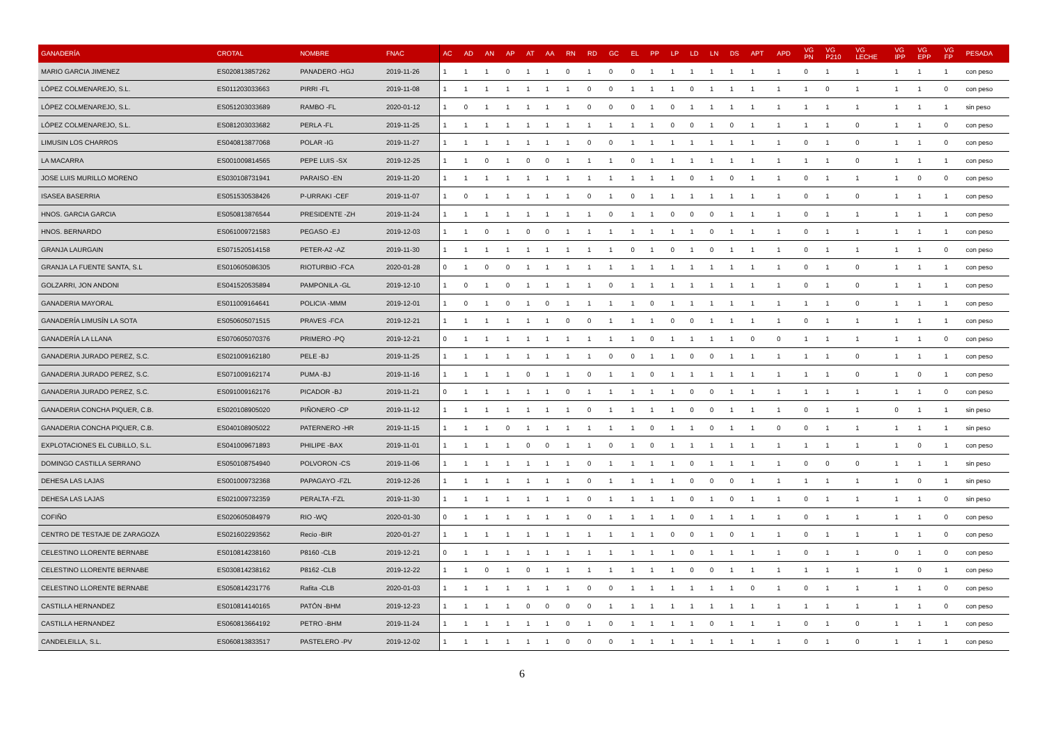| GANADERÍA | CROTAL | NOMBRE | FNAC | AC | AD | AN | AP | AT | AA | RN | RD | GC | EL | PP | LP | LD | LN | DS | APT | APD | VG PN | VG P210 | VG LECHE | VG IPP | VG EPP | VG FP | PESADA |
| --- | --- | --- | --- | --- | --- | --- | --- | --- | --- | --- | --- | --- | --- | --- | --- | --- | --- | --- | --- | --- | --- | --- | --- | --- | --- | --- | --- |
| MARIO GARCIA JIMENEZ | ES020813857262 | PANADERO -HGJ | 2019-11-26 | 1 | 1 | 1 | 0 | 1 | 1 | 0 | 1 | 0 | 0 | 1 | 1 | 1 | 1 | 1 | 1 | 1 | 0 | 1 | 1 | 1 | 1 | 1 | con peso |
| LÓPEZ COLMENAREJO, S.L. | ES011203033663 | PIRRI -FL | 2019-11-08 | 1 | 1 | 1 | 1 | 1 | 1 | 1 | 0 | 0 | 1 | 1 | 1 | 0 | 1 | 1 | 1 | 1 | 1 | 0 | 1 | 1 | 1 | 0 | con peso |
| LÓPEZ COLMENAREJO, S.L. | ES051203033689 | RAMBO -FL | 2020-01-12 | 1 | 0 | 1 | 1 | 1 | 1 | 1 | 0 | 0 | 0 | 1 | 0 | 1 | 1 | 1 | 1 | 1 | 1 | 1 | 1 | 1 | 1 | 1 | sin peso |
| LÓPEZ COLMENAREJO, S.L. | ES081203033682 | PERLA -FL | 2019-11-25 | 1 | 1 | 1 | 1 | 1 | 1 | 1 | 1 | 1 | 1 | 1 | 0 | 0 | 1 | 0 | 1 | 1 | 1 | 1 | 0 | 1 | 1 | 0 | con peso |
| LIMUSIN LOS CHARROS | ES040813877068 | POLAR -IG | 2019-11-27 | 1 | 1 | 1 | 1 | 1 | 1 | 1 | 0 | 0 | 1 | 1 | 1 | 1 | 1 | 1 | 1 | 1 | 0 | 1 | 0 | 1 | 1 | 0 | con peso |
| LA MACARRA | ES001009814565 | PEPE LUIS -SX | 2019-12-25 | 1 | 1 | 0 | 1 | 0 | 0 | 1 | 1 | 1 | 0 | 1 | 1 | 1 | 1 | 1 | 1 | 1 | 1 | 1 | 0 | 1 | 1 | 1 | con peso |
| JOSE LUIS MURILLO MORENO | ES030108731941 | PARAISO -EN | 2019-11-20 | 1 | 1 | 1 | 1 | 1 | 1 | 1 | 1 | 1 | 1 | 1 | 1 | 0 | 1 | 0 | 1 | 1 | 0 | 1 | 1 | 1 | 0 | 0 | con peso |
| ISASEA BASERRIA | ES051530538426 | P-URRAKI -CEF | 2019-11-07 | 1 | 0 | 1 | 1 | 1 | 1 | 1 | 0 | 1 | 0 | 1 | 1 | 1 | 1 | 1 | 1 | 1 | 0 | 1 | 0 | 1 | 1 | 1 | con peso |
| HNOS. GARCIA GARCIA | ES050813876544 | PRESIDENTE -ZH | 2019-11-24 | 1 | 1 | 1 | 1 | 1 | 1 | 1 | 1 | 0 | 1 | 1 | 0 | 0 | 0 | 1 | 1 | 1 | 0 | 1 | 1 | 1 | 1 | 1 | con peso |
| HNOS. BERNARDO | ES061009721583 | PEGASO -EJ | 2019-12-03 | 1 | 1 | 0 | 1 | 0 | 0 | 1 | 1 | 1 | 1 | 1 | 1 | 1 | 0 | 1 | 1 | 1 | 0 | 1 | 1 | 1 | 1 | 1 | con peso |
| GRANJA LAURGAIN | ES071520514158 | PETER-A2 -AZ | 2019-11-30 | 1 | 1 | 1 | 1 | 1 | 1 | 1 | 1 | 1 | 0 | 1 | 0 | 1 | 0 | 1 | 1 | 1 | 0 | 1 | 1 | 1 | 1 | 0 | con peso |
| GRANJA LA FUENTE SANTA, S.L | ES010605086305 | RIOTURBIO -FCA | 2020-01-28 | 0 | 1 | 0 | 0 | 1 | 1 | 1 | 1 | 1 | 1 | 1 | 1 | 1 | 1 | 1 | 1 | 1 | 0 | 1 | 0 | 1 | 1 | 1 | con peso |
| GOLZARRI, JON ANDONI | ES041520535894 | PAMPONILA -GL | 2019-12-10 | 1 | 0 | 1 | 0 | 1 | 1 | 1 | 1 | 0 | 1 | 1 | 1 | 1 | 1 | 1 | 1 | 1 | 0 | 1 | 0 | 1 | 1 | 1 | con peso |
| GANADERIA MAYORAL | ES011009164641 | POLICIA -MMM | 2019-12-01 | 1 | 0 | 1 | 0 | 1 | 0 | 1 | 1 | 1 | 1 | 0 | 1 | 1 | 1 | 1 | 1 | 1 | 1 | 1 | 0 | 1 | 1 | 1 | con peso |
| GANADERÍA LIMUSÍN LA SOTA | ES050605071515 | PRAVES -FCA | 2019-12-21 | 1 | 1 | 1 | 1 | 1 | 1 | 0 | 0 | 1 | 1 | 1 | 0 | 0 | 1 | 1 | 1 | 1 | 0 | 1 | 1 | 1 | 1 | 1 | con peso |
| GANADERÍA LA LLANA | ES070605070376 | PRIMERO -PQ | 2019-12-21 | 0 | 1 | 1 | 1 | 1 | 1 | 1 | 1 | 1 | 1 | 0 | 1 | 1 | 1 | 1 | 0 | 0 | 1 | 1 | 1 | 1 | 1 | 0 | con peso |
| GANADERIA JURADO PEREZ, S.C. | ES021009162180 | PELE -BJ | 2019-11-25 | 1 | 1 | 1 | 1 | 1 | 1 | 1 | 1 | 0 | 0 | 1 | 1 | 0 | 0 | 1 | 1 | 1 | 1 | 1 | 0 | 1 | 1 | 1 | con peso |
| GANADERIA JURADO PEREZ, S.C. | ES071009162174 | PUMA -BJ | 2019-11-16 | 1 | 1 | 1 | 1 | 0 | 1 | 1 | 0 | 1 | 1 | 0 | 1 | 1 | 1 | 1 | 1 | 1 | 1 | 1 | 0 | 1 | 0 | 1 | con peso |
| GANADERIA JURADO PEREZ, S.C. | ES091009162176 | PICADOR -BJ | 2019-11-21 | 0 | 1 | 1 | 1 | 1 | 1 | 0 | 1 | 1 | 1 | 1 | 1 | 0 | 0 | 1 | 1 | 1 | 1 | 1 | 1 | 1 | 1 | 0 | con peso |
| GANADERIA CONCHA PIQUER, C.B. | ES020108905020 | PIÑONERO -CP | 2019-11-12 | 1 | 1 | 1 | 1 | 1 | 1 | 1 | 0 | 1 | 1 | 1 | 1 | 0 | 0 | 1 | 1 | 1 | 0 | 1 | 1 | 0 | 1 | 1 | sin peso |
| GANADERIA CONCHA PIQUER, C.B. | ES040108905022 | PATERNERO -HR | 2019-11-15 | 1 | 1 | 1 | 0 | 1 | 1 | 1 | 1 | 1 | 1 | 0 | 1 | 1 | 0 | 1 | 1 | 0 | 0 | 1 | 1 | 1 | 1 | 1 | sin peso |
| EXPLOTACIONES EL CUBILLO, S.L. | ES041009671893 | PHILIPE -BAX | 2019-11-01 | 1 | 1 | 1 | 1 | 0 | 0 | 1 | 1 | 0 | 1 | 0 | 1 | 1 | 1 | 1 | 1 | 1 | 1 | 1 | 1 | 1 | 0 | 1 | con peso |
| DOMINGO CASTILLA SERRANO | ES050108754940 | POLVORON -CS | 2019-11-06 | 1 | 1 | 1 | 1 | 1 | 1 | 1 | 0 | 1 | 1 | 1 | 1 | 0 | 1 | 1 | 1 | 1 | 0 | 0 | 0 | 1 | 1 | 1 | sin peso |
| DEHESA LAS LAJAS | ES001009732368 | PAPAGAYO -FZL | 2019-12-26 | 1 | 1 | 1 | 1 | 1 | 1 | 1 | 0 | 1 | 1 | 1 | 1 | 0 | 0 | 0 | 1 | 1 | 1 | 1 | 1 | 1 | 0 | 1 | sin peso |
| DEHESA LAS LAJAS | ES021009732359 | PERALTA -FZL | 2019-11-30 | 1 | 1 | 1 | 1 | 1 | 1 | 1 | 0 | 1 | 1 | 1 | 1 | 0 | 1 | 0 | 1 | 1 | 0 | 1 | 1 | 1 | 1 | 0 | sin peso |
| COFIÑO | ES020605084979 | RIO -WQ | 2020-01-30 | 0 | 1 | 1 | 1 | 1 | 1 | 1 | 0 | 1 | 1 | 1 | 1 | 0 | 1 | 1 | 1 | 1 | 0 | 1 | 1 | 1 | 1 | 0 | con peso |
| CENTRO DE TESTAJE DE ZARAGOZA | ES021602293562 | Recio -BIR | 2020-01-27 | 1 | 1 | 1 | 1 | 1 | 1 | 1 | 1 | 1 | 1 | 1 | 0 | 0 | 1 | 0 | 1 | 1 | 0 | 1 | 1 | 1 | 1 | 0 | con peso |
| CELESTINO LLORENTE BERNABE | ES010814238160 | P8160 -CLB | 2019-12-21 | 0 | 1 | 1 | 1 | 1 | 1 | 1 | 1 | 1 | 1 | 1 | 1 | 0 | 1 | 1 | 1 | 1 | 0 | 1 | 1 | 0 | 1 | 0 | con peso |
| CELESTINO LLORENTE BERNABE | ES030814238162 | P8162 -CLB | 2019-12-22 | 1 | 1 | 0 | 1 | 0 | 1 | 1 | 1 | 1 | 1 | 1 | 1 | 0 | 0 | 1 | 1 | 1 | 1 | 1 | 1 | 1 | 0 | 1 | con peso |
| CELESTINO LLORENTE BERNABE | ES050814231776 | Rafita -CLB | 2020-01-03 | 1 | 1 | 1 | 1 | 1 | 1 | 1 | 0 | 0 | 1 | 1 | 1 | 1 | 1 | 1 | 0 | 1 | 0 | 1 | 1 | 1 | 1 | 0 | con peso |
| CASTILLA HERNANDEZ | ES010814140165 | PATÓN -BHM | 2019-12-23 | 1 | 1 | 1 | 1 | 0 | 0 | 0 | 0 | 1 | 1 | 1 | 1 | 1 | 1 | 1 | 1 | 1 | 1 | 1 | 1 | 1 | 1 | 0 | con peso |
| CASTILLA HERNANDEZ | ES060813664192 | PETRO -BHM | 2019-11-24 | 1 | 1 | 1 | 1 | 1 | 1 | 0 | 1 | 0 | 1 | 1 | 1 | 1 | 0 | 1 | 1 | 1 | 0 | 1 | 0 | 1 | 1 | 1 | con peso |
| CANDELEILLA, S.L. | ES060813833517 | PASTELERO -PV | 2019-12-02 | 1 | 1 | 1 | 1 | 1 | 1 | 0 | 0 | 0 | 1 | 1 | 1 | 1 | 1 | 1 | 1 | 1 | 0 | 1 | 0 | 1 | 1 | 1 | con peso |
6